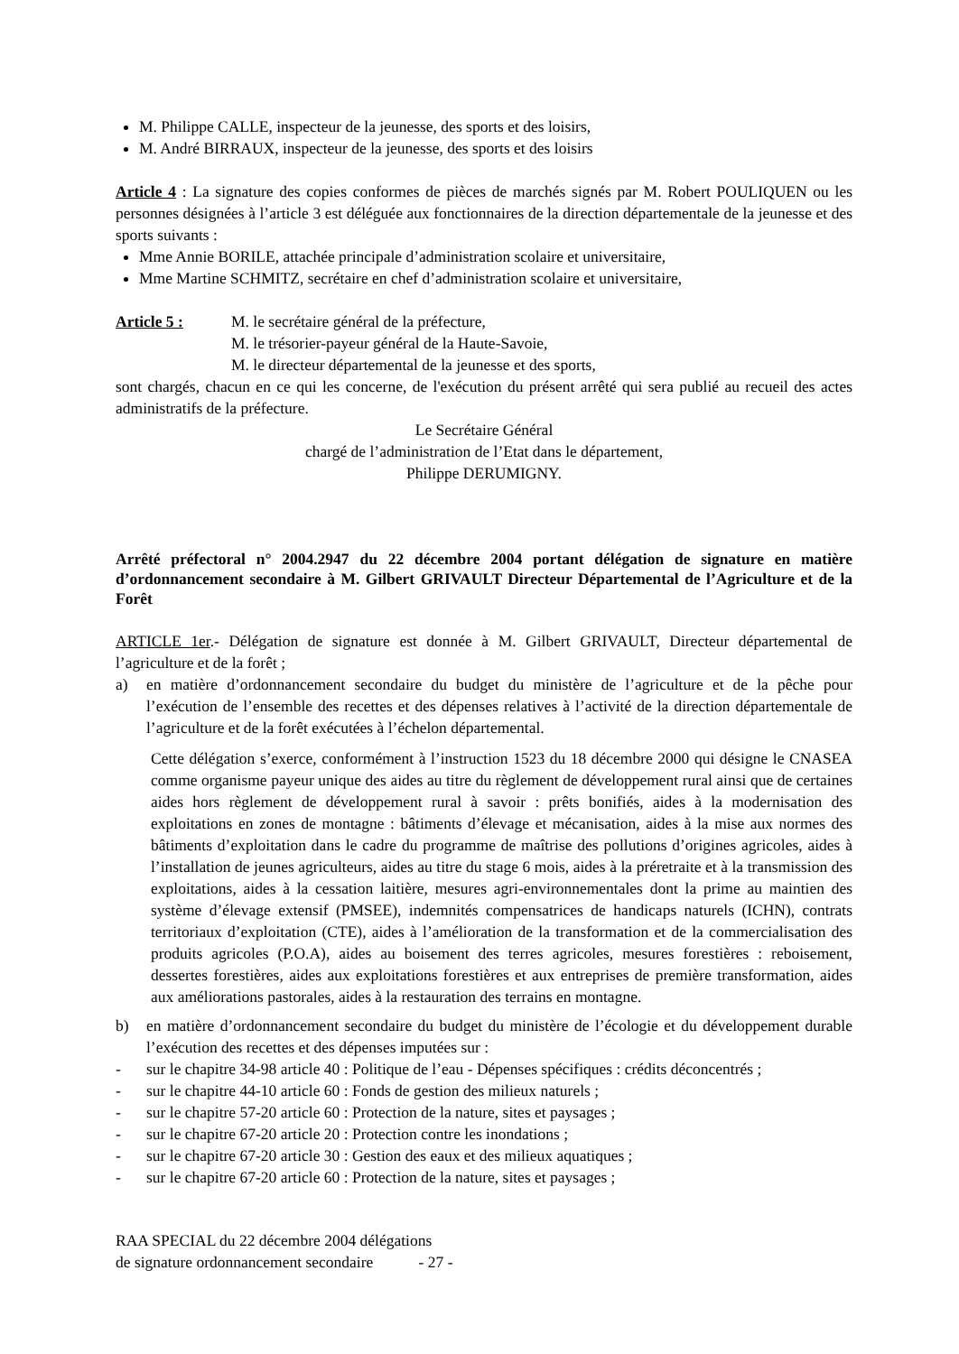M. Philippe CALLE, inspecteur de la jeunesse, des sports et des loisirs,
M. André BIRRAUX, inspecteur de la jeunesse, des sports et des loisirs
Article 4 : La signature des copies conformes de pièces de marchés signés par M. Robert POULIQUEN ou les personnes désignées à l’article 3 est déléguée aux fonctionnaires de la direction départementale de la jeunesse et des sports suivants :
Mme Annie BORILE, attachée principale d’administration scolaire et universitaire,
Mme Martine SCHMITZ, secrétaire en chef d’administration scolaire et universitaire,
Article 5 : M. le secrétaire général de la préfecture,
M. le trésorier-payeur général de la Haute-Savoie,
M. le directeur départemental de la jeunesse et des sports,
sont chargés, chacun en ce qui les concerne, de l'exécution du présent arrêté qui sera publié au recueil des actes administratifs de la préfecture.
Le Secrétaire Général
chargé de l’administration de l’Etat dans le département,
Philippe DERUMIGNY.
Arrêté préfectoral n° 2004.2947 du 22 décembre 2004 portant délégation de signature en matière d’ordonnancement secondaire à M. Gilbert GRIVAULT Directeur Départemental de l’Agriculture et de la Forêt
ARTICLE 1er.- Délégation de signature est donnée à M. Gilbert GRIVAULT, Directeur départemental de l’agriculture et de la forêt ;
a) en matière d’ordonnancement secondaire du budget du ministère de l’agriculture et de la pêche pour l’exécution de l’ensemble des recettes et des dépenses relatives à l’activité de la direction départementale de l’agriculture et de la forêt exécutées à l’échelon départemental.
Cette délégation s’exerce, conformément à l’instruction 1523 du 18 décembre 2000 qui désigne le CNASEA comme organisme payeur unique des aides au titre du règlement de développement rural ainsi que de certaines aides hors règlement de développement rural à savoir : prêts bonifiés, aides à la modernisation des exploitations en zones de montagne : bâtiments d’élevage et mécanisation, aides à la mise aux normes des bâtiments d’exploitation dans le cadre du programme de maîtrise des pollutions d’origines agricoles, aides à l’installation de jeunes agriculteurs, aides au titre du stage 6 mois, aides à la préretraite et à la transmission des exploitations, aides à la cessation laitière, mesures agri-environnementales dont la prime au maintien des système d’élevage extensif (PMSEE), indemnités compensatrices de handicaps naturels (ICHN), contrats territoriaux d’exploitation (CTE), aides à l’amélioration de la transformation et de la commercialisation des produits agricoles (P.O.A), aides au boisement des terres agricoles, mesures forestières : reboisement, dessertes forestières, aides aux exploitations forestières et aux entreprises de première transformation, aides aux améliorations pastorales, aides à la restauration des terrains en montagne.
b) en matière d’ordonnancement secondaire du budget du ministère de l’écologie et du développement durable l’exécution des recettes et des dépenses imputées sur :
- sur le chapitre 34-98 article 40 : Politique de l’eau - Dépenses spécifiques : crédits déconcentrés ;
- sur le chapitre 44-10 article 60 : Fonds de gestion des milieux naturels ;
- sur le chapitre 57-20 article 60 : Protection de la nature, sites et paysages ;
- sur le chapitre 67-20 article 20 : Protection contre les inondations ;
- sur le chapitre 67-20 article 30 : Gestion des eaux et des milieux aquatiques ;
- sur le chapitre 67-20 article 60 : Protection de la nature, sites et paysages ;
RAA SPECIAL du 22 décembre 2004 délégations
de signature ordonnancement secondaire - 27 -